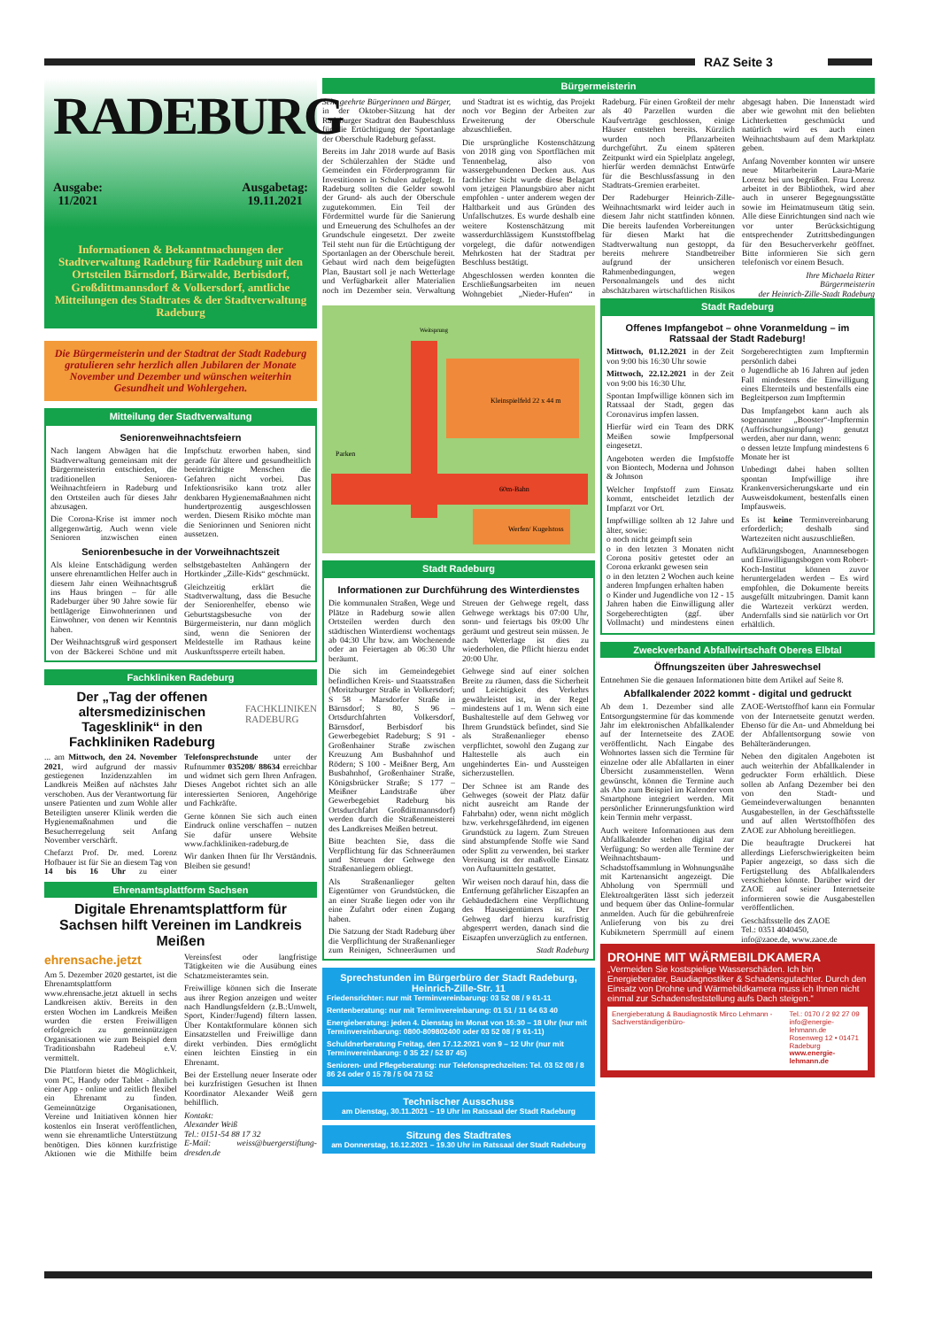RAZ Seite 3
RADEBURG
Ausgabe:
11/2021 Ausgabetag:
19.11.2021
Informationen & Bekanntmachungen der Stadtverwaltung Radeburg für Radeburg mit den Ortsteilen Bärnsdorf, Bärwalde, Berbisdorf, Großdittmannsdorf & Volkersdorf, amtliche Mitteilungen des Stadtrates & der Stadtverwaltung Radeburg
Die Bürgermeisterin und der Stadtrat der Stadt Radeburg gratulieren sehr herzlich allen Jubilaren der Monate November und Dezember und wünschen weiterhin Gesundheit und Wohlergehen.
Mitteilung der Stadtverwaltung
Seniorenweihnachtsfeiern
Nach langem Abwägen hat die Stadtverwaltung gemeinsam mit der Bürgermeisterin entschieden, die traditionellen Senioren-Weihnachtfeiern in Radeburg und den Ortsteilen auch für dieses Jahr abzusagen.
Die Corona-Krise ist immer noch allgegenwärtig. Auch wenn viele Senioren inzwischen einen Impfschutz erworben haben, sind gerade für ältere und gesundheitlich beeinträchtigte Menschen die Gefahren nicht vorbei. Das Infektionsrisiko kann trotz aller denkbaren Hygienemaßnahmen nicht hundertprozentig ausgeschlossen werden. Diesem Risiko möchte man die Seniorinnen und Senioren nicht aussetzen.
Seniorenbesuche in der Vorweihnachtszeit
Als kleine Entschädigung werden unsere ehrenamtlichen Helfer auch in diesem Jahr einen Weihnachtsgruß ins Haus bringen – für alle Radeburger über 90 Jahre sowie für bettlägerige Einwohnerinnen und Einwohner, von denen wir Kenntnis haben.
Der Weihnachtsgruß wird gesponsert von der Bäckerei Schöne und mit selbstgebastelten Anhängern der Hortkinder „Zille-Kids“ geschmückt.
Gleichzeitig erklärt die Stadtverwaltung, dass die Besuche der Seniorenhelfer, ebenso wie Geburtstagsbesuche von der Bürgermeisterin, nur dann möglich sind, wenn die Senioren der Meldestelle im Rathaus keine Auskunftssperre erteilt haben.
Fachkliniken Radeburg
Der „Tag der offenen altersmedizinischen Tagesklinik“ in den Fachkliniken Radeburg
FACHKLINIKEN RADEBURG
... am Mittwoch, den 24. November 2021, wird aufgrund der massiv gestiegenen Inzidenzzahlen im Landkreis Meißen auf nächstes Jahr verschoben. Aus der Verantwortung für unsere Patienten und zum Wohle aller Beteiligten unserer Klinik werden die Hygienemaßnahmen und die Besucherregelung seit Anfang November verschärft.
Chefarzt Prof. Dr. med. Lorenz Hofbauer ist für Sie an diesem Tag von 14 bis 16 Uhr zu einer Telefonsprechstunde unter der Rufnummer 035208/ 88634 erreichbar und widmet sich gern Ihren Anfragen. Dieses Angebot richtet sich an alle interessierten Senioren, Angehörige und Fachkräfte.
Gerne können Sie sich auch einen Eindruck online verschaffen – nutzen Sie dafür unsere Website www.fachkliniken-radeburg.de
Wir danken Ihnen für Ihr Verständnis. Bleiben sie gesund!
Ehrenamtsplattform Sachsen
Digitale Ehrenamtsplattform für Sachsen hilft Vereinen im Landkreis Meißen
ehrensache.jetzt
Am 5. Dezember 2020 gestartet, ist die Ehrenamtsplattform www.ehrensache.jetzt aktuell in sechs Landkreisen aktiv. Bereits in den ersten Wochen im Landkreis Meißen wurden die ersten Freiwilligen erfolgreich zu gemeinnützigen Organisationen wie zum Beispiel dem Traditionsbahn Radebeul e.V. vermittelt.
Die Plattform bietet die Möglichkeit, vom PC, Handy oder Tablet - ähnlich einer App - online und zeitlich flexibel ein Ehrenamt zu finden. Gemeinnützige Organisationen, Vereine und Initiativen können hier kostenlos ein Inserat veröffentlichen, wenn sie ehrenamtliche Unterstützung benötigen. Dies können kurzfristige Aktionen wie die Mithilfe beim Vereinsfest oder langfristige Tätigkeiten wie die Ausübung eines Schatzmeisteramtes sein.
Freiwillige können sich die Inserate aus ihrer Region anzeigen und weiter nach Handlungsfeldern (z.B.:Umwelt, Sport, Kinder/Jugend) filtern lassen. Über Kontaktformulare können sich Einsatzstellen und Freiwillige dann direkt verbinden. Dies ermöglicht einen leichten Einstieg in ein Ehrenamt.
Bei der Erstellung neuer Inserate oder bei kurzfristigen Gesuchen ist Ihnen Koordinator Alexander Weiß gern behilflich.
Kontakt:
Alexander Weiß
Tel.: 0151-54 88 17 32
E-Mail: weiss@buergerstiftung-dresden.de
Bürgermeisterin
Sehr geehrte Bürgerinnen und Bürger,
in der Oktober-Sitzung hat der Radeburger Stadtrat den Baubeschluss für die Ertüchtigung der Sportanlage der Oberschule Radeburg gefasst.
Bereits im Jahr 2018 wurde auf Basis der Schülerzahlen der Städte und Gemeinden ein Förderprogramm für Investitionen in Schulen aufgelegt. In Radeburg sollten die Gelder sowohl der Grund- als auch der Oberschule zugutekommen. Ein Teil der Fördermittel wurde für die Sanierung und Erneuerung des Schulhofes an der Grundschule eingesetzt. Der zweite Teil steht nun für die Ertüchtigung der Sportanlagen an der Oberschule bereit. Gebaut wird nach dem beigefügten Plan, Baustart soll je nach Wetterlage und Verfügbarkeit aller Materialien noch im Dezember sein. Verwaltung und Stadtrat ist es wichtig, das Projekt noch vor Beginn der Arbeiten zur Erweiterung der Oberschule abzuschließen.
Die ursprüngliche Kostenschätzung von 2018 ging von Sportflächen mit Tennenbelag, also von wassergebundenen Decken aus. Aus fachlicher Sicht wurde diese Belagart vom jetzigen Planungsbüro aber nicht empfohlen - unter anderem wegen der Haltbarkeit und aus Gründen des Unfallschutzes. Es wurde deshalb eine weitere Kostenschätzung mit wasserdurchlässigem Kunststoffbelag vorgelegt, die dafür notwendigen Mehrkosten hat der Stadtrat per Beschluss bestätigt.
Abgeschlossen werden konnten die Erschließungsarbeiten im neuen Wohngebiet „Nieder-Hufen“ in Radeburg. Für einen Großteil der mehr als 40 Parzellen wurden die Kaufverträge geschlossen, einige Häuser entstehen bereits. Kürzlich wurden noch Pflanzarbeiten durchgeführt. Zu einem späteren Zeitpunkt wird ein Spielplatz angelegt, hierfür werden demnächst Entwürfe für die Beschlussfassung in den Stadtrats-Gremien erarbeitet.
Der Radeburger Heinrich-Zille-Weihnachtsmarkt wird leider auch in diesem Jahr nicht stattfinden können. Die bereits laufenden Vorbereitungen für diesen Markt hat die Stadtverwaltung nun gestoppt, da bereits mehrere Standbetreiber aufgrund der unsicheren Rahmenbedingungen, wegen Personalmangels und des nicht abschätzbaren wirtschaftlichen Risikos abgesagt haben. Die Innenstadt wird aber wie gewohnt mit den beliebten Lichterketten geschmückt und natürlich wird es auch einen Weihnachtsbaum auf dem Marktplatz geben.
Anfang November konnten wir unsere neue Mitarbeiterin Laura-Marie Lorenz bei uns begrüßen. Frau Lorenz arbeitet in der Bibliothek, wird aber auch in unserer Begegnungsstätte sowie im Heimatmuseum tätig sein. Alle diese Einrichtungen sind nach wie vor unter Berücksichtigung entsprechender Zutrittsbedingungen für den Besucherverkehr geöffnet. Bitte informieren Sie sich gern telefonisch vor einem Besuch.
Ihre Michaela Ritter
Bürgermeisterin
der Heinrich-Zille-Stadt Radeburg
Kleinspielfeld 22 x 44 m
60m-Bahn
Werfen/ Kugelstoss
Parken
Weitsprung
Stadt Radeburg
Informationen zur Durchführung des Winterdienstes
Die kommunalen Straßen, Wege und Plätze in Radeburg sowie allen Ortsteilen werden durch den städtischen Winterdienst wochentags ab 04:30 Uhr bzw. am Wochenende oder an Feiertagen ab 06:30 Uhr beräumt.
Die sich im Gemeindegebiet befindlichen Kreis- und Staatsstraßen (Moritzburger Straße in Volkersdorf; S 58 - Marsdorfer Straße in Bärnsdorf; S 80, S 96 – Ortsdurchfahrten Volkersdorf, Bärnsdorf, Berbisdorf bis Gewerbegebiet Radeburg; S 91 - Großenhainer Straße zwischen Kreuzung Am Busbahnhof und Rödern; S 100 - Meißner Berg, Am Busbahnhof, Großenhainer Straße, Königsbrücker Straße; S 177 – Meißner Landstraße über Gewerbegebiet Radeburg bis Ortsdurchfahrt Großdittmannsdorf) werden durch die Straßenmeisterei des Landkreises Meißen betreut.
Bitte beachten Sie, dass die Verpflichtung für das Schneeräumen und Streuen der Gehwege den Straßenanliegern obliegt.
Als Straßenanlieger gelten Eigentümer von Grundstücken, die an einer Straße liegen oder von ihr eine Zufahrt oder einen Zugang haben.
Die Satzung der Stadt Radeburg über die Verpflichtung der Straßenanlieger zum Reinigen, Schneeräumen und Streuen der Gehwege regelt, dass Gehwege werktags bis 07:00 Uhr, sonn- und feiertags bis 09:00 Uhr geräumt und gestreut sein müssen. Je nach Wetterlage ist dies zu wiederholen, die Pflicht hierzu endet 20:00 Uhr.
Gehwege sind auf einer solchen Breite zu räumen, dass die Sicherheit und Leichtigkeit des Verkehrs gewährleistet ist, in der Regel mindestens auf 1 m. Wenn sich eine Bushaltestelle auf dem Gehweg vor Ihrem Grundstück befindet, sind Sie als Straßenanlieger ebenso verpflichtet, sowohl den Zugang zur Haltestelle als auch ein ungehindertes Ein- und Aussteigen sicherzustellen.
Der Schnee ist am Rande des Gehweges (soweit der Platz dafür nicht ausreicht am Rande der Fahrbahn) oder, wenn nicht möglich bzw. verkehrsgefährdend, im eigenen Grundstück zu lagern. Zum Streuen sind abstumpfende Stoffe wie Sand oder Splitt zu verwenden, bei starker Vereisung ist der maßvolle Einsatz von Auftaumitteln gestattet.
Wir weisen noch darauf hin, dass die Entfernung gefährlicher Eiszapfen an Gebäudedächern eine Verpflichtung des Hauseigentümers ist. Der Gehweg darf hierzu kurzfristig abgesperrt werden, danach sind die Eiszapfen unverzüglich zu entfernen.
Stadt Radeburg
Sprechstunden im Bürgerbüro der Stadt Radeburg, Heinrich-Zille-Str. 11
Friedensrichter: nur mit Terminvereinbarung: 03 52 08 / 9 61-11
Rentenberatung: nur mit Terminvereinbarung: 01 51 / 11 64 63 40
Energieberatung: jeden 4. Dienstag im Monat von 16:30 – 18 Uhr (nur mit Terminvereinbarung: 0800-809802400 oder 03 52 08 / 9 61-11)
Schuldnerberatung Freitag, den 17.12.2021 von 9 – 12 Uhr (nur mit Terminvereinbarung: 0 35 22 / 52 87 45)
Senioren- und Pflegeberatung: nur Telefonsprechzeiten: Tel. 03 52 08 / 8 86 24 oder 0 15 78 / 5 04 73 52
Technischer Ausschuss
am Dienstag, 30.11.2021 – 19 Uhr im Ratssaal der Stadt Radeburg
Sitzung des Stadtrates
am Donnerstag, 16.12.2021 – 19.30 Uhr im Ratssaal der Stadt Radeburg
Stadt Radeburg
Offenes Impfangebot – ohne Voranmeldung – im Ratssaal der Stadt Radeburg!
Mittwoch, 01.12.2021 in der Zeit von 9:00 bis 16:30 Uhr sowie
Mittwoch, 22.12.2021 in der Zeit von 9:00 bis 16:30 Uhr.
Spontan Impfwillige können sich im Ratssaal der Stadt, gegen das Coronavirus impfen lassen.
Hierfür wird ein Team des DRK Meißen sowie Impfpersonal eingesetzt.
Angeboten werden die Impfstoffe von Biontech, Moderna und Johnson & Johnson
Welcher Impfstoff zum Einsatz kommt, entscheidet letztlich der Impfarzt vor Ort.
Impfwillige sollten ab 12 Jahre und älter, sowie:
o noch nicht geimpft sein
o in den letzten 3 Monaten nicht Corona positiv getestet oder an Corona erkrankt gewesen sein
o in den letzten 2 Wochen auch keine anderen Impfungen erhalten haben
o Kinder und Jugendliche von 12 - 15 Jahren haben die Einwilligung aller Sorgeberechtigten (ggf. über Vollmacht) und mindestens einen Sorgeberechtigten zum Impftermin persönlich dabei
o Jugendliche ab 16 Jahren auf jeden Fall mindestens die Einwilligung eines Elternteils und bestenfalls eine Begleitperson zum Impftermin
Das Impfangebot kann auch als sogenannter „Booster“-Impftermin (Auffrischungsimpfung) genutzt werden, aber nur dann, wenn:
o dessen letzte Impfung mindestens 6 Monate her ist
Unbedingt dabei haben sollten spontan Impfwillige ihre Krankenversicherungskarte und ein Ausweisdokument, bestenfalls einen Impfausweis.
Es ist keine Terminvereinbarung erforderlich; deshalb sind Wartezeiten nicht auszuschließen.
Aufklärungsbogen, Anamnesebogen und Einwilligungsbogen vom Robert-Koch-Institut können zuvor heruntergeladen werden – Es wird empfohlen, die Dokumente bereits ausgefüllt mitzubringen. Damit kann die Wartezeit verkürzt werden. Andernfalls sind sie natürlich vor Ort erhältlich.
Zweckverband Abfallwirtschaft Oberes Elbtal
Öffnungszeiten über Jahreswechsel
Entnehmen Sie die genauen Informationen bitte dem Artikel auf Seite 8.
Abfallkalender 2022 kommt - digital und gedruckt
Ab dem 1. Dezember sind alle Entsorgungstermine für das kommende Jahr im elektronischen Abfallkalender auf der Internetseite des ZAOE veröffentlicht. Nach Eingabe des Wohnortes lassen sich die Termine für einzelne oder alle Abfallarten in einer Übersicht zusammenstellen. Wenn gewünscht, können die Termine auch als Abo zum Beispiel im Kalender vom Smartphone integriert werden. Mit persönlicher Erinnerungsfunktion wird kein Termin mehr verpasst.
Auch weitere Informationen aus dem Abfallkalender stehen digital zur Verfügung: So werden alle Termine der Weihnachtsbaum- und Schadstoffsammlung in Wohnungsnähe mit Kartenansicht angezeigt. Die Abholung von Sperrmüll und Elektroaltgeräten lässt sich jederzeit und bequem über das Online-formular anmelden. Auch für die gebührenfreie Anlieferung von bis zu drei Kubikmetern Sperrmüll auf einem ZAOE-Wertstoffhof kann ein Formular von der Internetseite genutzt werden. Ebenso für die An- und Abmeldung bei der Abfallentsorgung sowie von Behälteränderungen.
Neben den digitalen Angeboten ist auch weiterhin der Abfallkalender in gedruckter Form erhältlich. Diese sollen ab Anfang Dezember bei den von den Stadt- und Gemeindeverwaltungen benannten Ausgabestellen, in der Geschäftsstelle und auf allen Wertstoffhöfen des ZAOE zur Abholung bereitliegen.
Die beauftragte Druckerei hat allerdings Lieferschwierigkeiten beim Papier angezeigt, so dass sich die Fertigstellung des Abfallkalenders verschieben könnte. Darüber wird der ZAOE auf seiner Internetseite informieren sowie die Ausgabestellen veröffentlichen.
Geschäftsstelle des ZAOE
Tel.: 0351 4040450,
info@zaoe.de, www.zaoe.de
DROHNE MIT WÄRMEBILDKAMERA
„Vermeiden Sie kostspielige Wasserschäden. Ich bin Energieberater, Baudiagnostiker & Schadensgutachter. Durch den Einsatz von Drohne und Wärmebildkamera muss ich Ihnen nicht einmal zur Schadensfeststellung aufs Dach steigen.“
Energieberatung & Baudiagnostik Mirco Lehmann -Sachverständigenbüro- Tel.: 0170 / 2 92 27 09
info@energie-lehmann.de
Rosenweg 12 • 01471 Radeburg
www.energie-lehmann.de